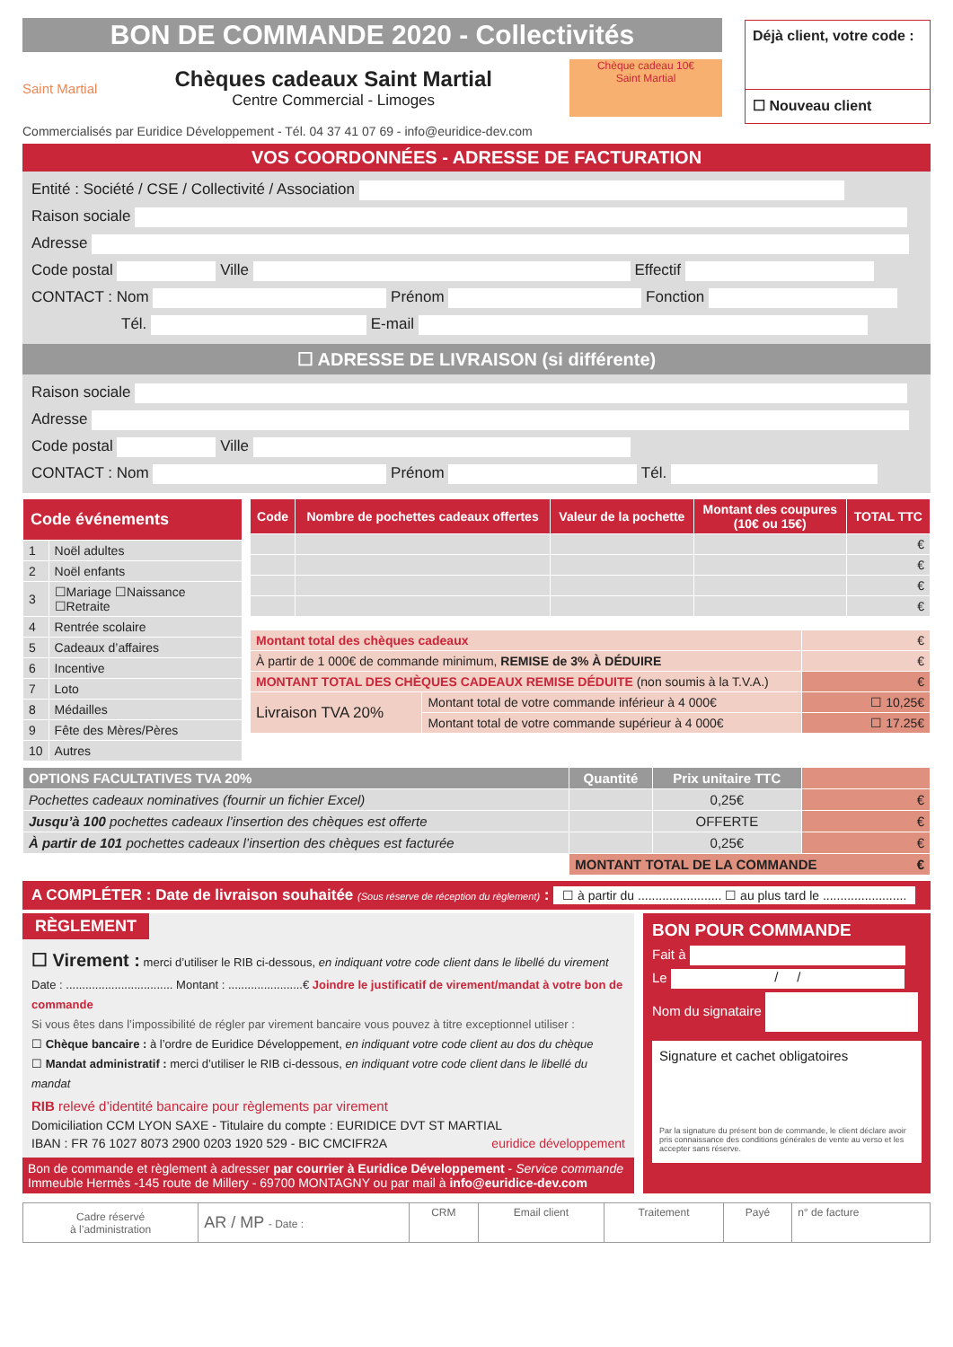BON DE COMMANDE 2020 - Collectivités
Saint Martial
Chèques cadeaux Saint Martial
Centre Commercial - Limoges
Chèque cadeau 10€
Saint Martial
Déjà client, votre code :
☐ Nouveau client
Commercialisés par Euridice Développement - Tél. 04 37 41 07 69 - info@euridice-dev.com
VOS COORDONNÉES - ADRESSE DE FACTURATION
Entité : Société / CSE / Collectivité / Association
Raison sociale
Adresse
Code postal Ville Effectif
CONTACT : Nom Prénom Fonction
Tél. E-mail
☐ ADRESSE DE LIVRAISON (si différente)
Raison sociale
Adresse
Code postal Ville
CONTACT : Nom Prénom Tél.
| Code événements | |
| --- | --- |
| 1 | Noël adultes |
| 2 | Noël enfants |
| 3 | ☐Mariage ☐Naissance ☐Retraite |
| 4 | Rentrée scolaire |
| 5 | Cadeaux d’affaires |
| 6 | Incentive |
| 7 | Loto |
| 8 | Médailles |
| 9 | Fête des Mères/Pères |
| 10 | Autres |
| Code | Nombre de pochettes cadeaux offertes | Valeur de la pochette | Montant des coupures (10€ ou 15€) | TOTAL TTC |
| --- | --- | --- | --- | --- |
| | | | | € |
| | | | | € |
| | | | | € |
| | | | | € |
| Montant total des chèques cadeaux | | € |
| À partir de 1 000€ de commande minimum, REMISE de 3% À DÉDUIRE | | € |
| MONTANT TOTAL DES CHÈQUES CADEAUX REMISE DÉDUITE (non soumis à la T.V.A.) | | € |
| Livraison TVA 20% | Montant total de votre commande inférieur à 4 000€ | ☐ 10,25€ |
| | Montant total de votre commande supérieur à 4 000€ | ☐ 17.25€ |
| OPTIONS FACULTATIVES TVA 20% | Quantité | Prix unitaire TTC | |
| --- | --- | --- | --- |
| Pochettes cadeaux nominatives (fournir un fichier Excel) | | 0,25€ | € |
| Jusqu’à 100 pochettes cadeaux l’insertion des chèques est offerte | | OFFERTE | € |
| À partir de 101 pochettes cadeaux l’insertion des chèques est facturée | | 0,25€ | € |
| | MONTANT TOTAL DE LA COMMANDE € | | |
A COMPLÉTER : Date de livraison souhaitée (Sous réserve de réception du règlement) : ☐ à partir du ........................ ☐ au plus tard le ........................
RÈGLEMENT
☐ Virement : merci d’utiliser le RIB ci-dessous, en indiquant votre code client dans le libellé du virement
Date : ................................. Montant : .......................€ Joindre le justificatif de virement/mandat à votre bon de commande
Si vous êtes dans l’impossibilité de régler par virement bancaire vous pouvez à titre exceptionnel utiliser :
☐ Chèque bancaire : à l’ordre de Euridice Développement, en indiquant votre code client au dos du chèque
☐ Mandat administratif : merci d’utiliser le RIB ci-dessous, en indiquant votre code client dans le libellé du mandat
RIB relevé d’identité bancaire pour règlements par virement
Domiciliation CCM LYON SAXE - Titulaire du compte : EURIDICE DVT ST MARTIAL
IBAN : FR 76 1027 8073 2900 0203 1920 529 - BIC CMCIFR2A euridice développement
Bon de commande et règlement à adresser par courrier à Euridice Développement - Service commande
Immeuble Hermès -145 route de Millery - 69700 MONTAGNY ou par mail à info@euridice-dev.com
BON POUR COMMANDE
Fait à
Le / /
Nom du signataire
Signature et cachet obligatoires
Par la signature du présent bon de commande, le client déclare avoir pris connaissance des conditions générales de vente au verso et les accepter sans réserve.
| Cadre réservé à l’administration | AR / MP - Date : | CRM | Email client | Traitement | Payé | n° de facture |